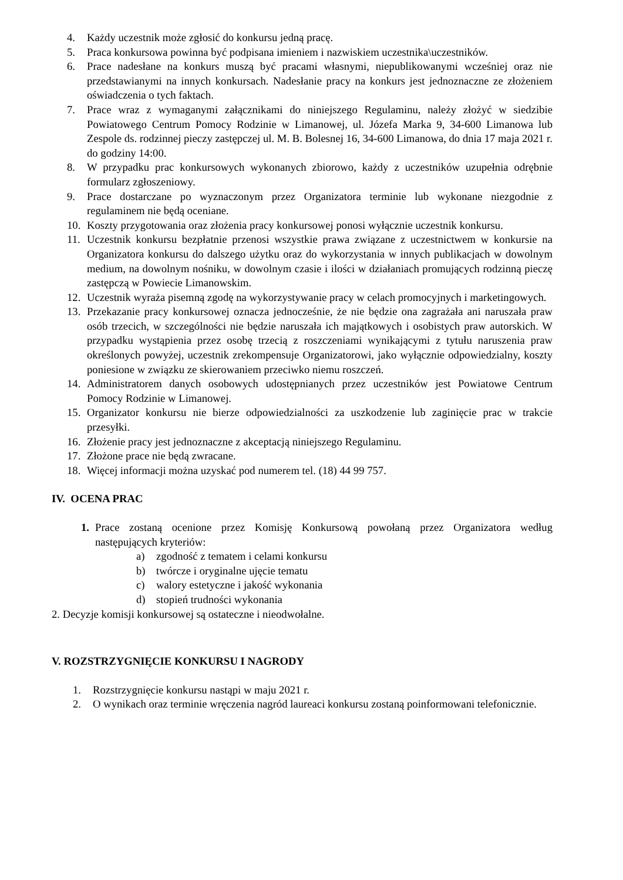4. Każdy uczestnik może zgłosić do konkursu jedną pracę.
5. Praca konkursowa powinna być podpisana imieniem i nazwiskiem uczestnika\uczestników.
6. Prace nadesłane na konkurs muszą być pracami własnymi, niepublikowanymi wcześniej oraz nie przedstawianymi na innych konkursach. Nadesłanie pracy na konkurs jest jednoznaczne ze złożeniem oświadczenia o tych faktach.
7. Prace wraz z wymaganymi załącznikami do niniejszego Regulaminu, należy złożyć w siedzibie Powiatowego Centrum Pomocy Rodzinie w Limanowej, ul. Józefa Marka 9, 34-600 Limanowa lub Zespole ds. rodzinnej pieczy zastępczej ul. M. B. Bolesnej 16, 34-600 Limanowa, do dnia 17 maja 2021 r. do godziny 14:00.
8. W przypadku prac konkursowych wykonanych zbiorowo, każdy z uczestników uzupełnia odrębnie formularz zgłoszeniowy.
9. Prace dostarczane po wyznaczonym przez Organizatora terminie lub wykonane niezgodnie z regulaminem nie będą oceniane.
10. Koszty przygotowania oraz złożenia pracy konkursowej ponosi wyłącznie uczestnik konkursu.
11. Uczestnik konkursu bezpłatnie przenosi wszystkie prawa związane z uczestnictwem w konkursie na Organizatora konkursu do dalszego użytku oraz do wykorzystania w innych publikacjach w dowolnym medium, na dowolnym nośniku, w dowolnym czasie i ilości w działaniach promujących rodzinną pieczę zastępczą w Powiecie Limanowskim.
12. Uczestnik wyraża pisemną zgodę na wykorzystywanie pracy w celach promocyjnych i marketingowych.
13. Przekazanie pracy konkursowej oznacza jednocześnie, że nie będzie ona zagrażała ani naruszała praw osób trzecich, w szczególności nie będzie naruszała ich majątkowych i osobistych praw autorskich. W przypadku wystąpienia przez osobę trzecią z roszczeniami wynikającymi z tytułu naruszenia praw określonych powyżej, uczestnik zrekompensuje Organizatorowi, jako wyłącznie odpowiedzialny, koszty poniesione w związku ze skierowaniem przeciwko niemu roszczeń.
14. Administratorem danych osobowych udostępnianych przez uczestników jest Powiatowe Centrum Pomocy Rodzinie w Limanowej.
15. Organizator konkursu nie bierze odpowiedzialności za uszkodzenie lub zaginięcie prac w trakcie przesyłki.
16. Złożenie pracy jest jednoznaczne z akceptacją niniejszego Regulaminu.
17. Złożone prace nie będą zwracane.
18. Więcej informacji można uzyskać pod numerem tel. (18) 44 99 757.
IV. OCENA PRAC
1. Prace zostaną ocenione przez Komisję Konkursową powołaną przez Organizatora według następujących kryteriów:
a) zgodność z tematem i celami konkursu
b) twórcze i oryginalne ujęcie tematu
c) walory estetyczne i jakość wykonania
d) stopień trudności wykonania
2. Decyzje komisji konkursowej są ostateczne i nieodwołalne.
V. ROZSTRZYGNIĘCIE KONKURSU I NAGRODY
1. Rozstrzygnięcie konkursu nastąpi w maju 2021 r.
2. O wynikach oraz terminie wręczenia nagród laureaci konkursu zostaną poinformowani telefonicznie.